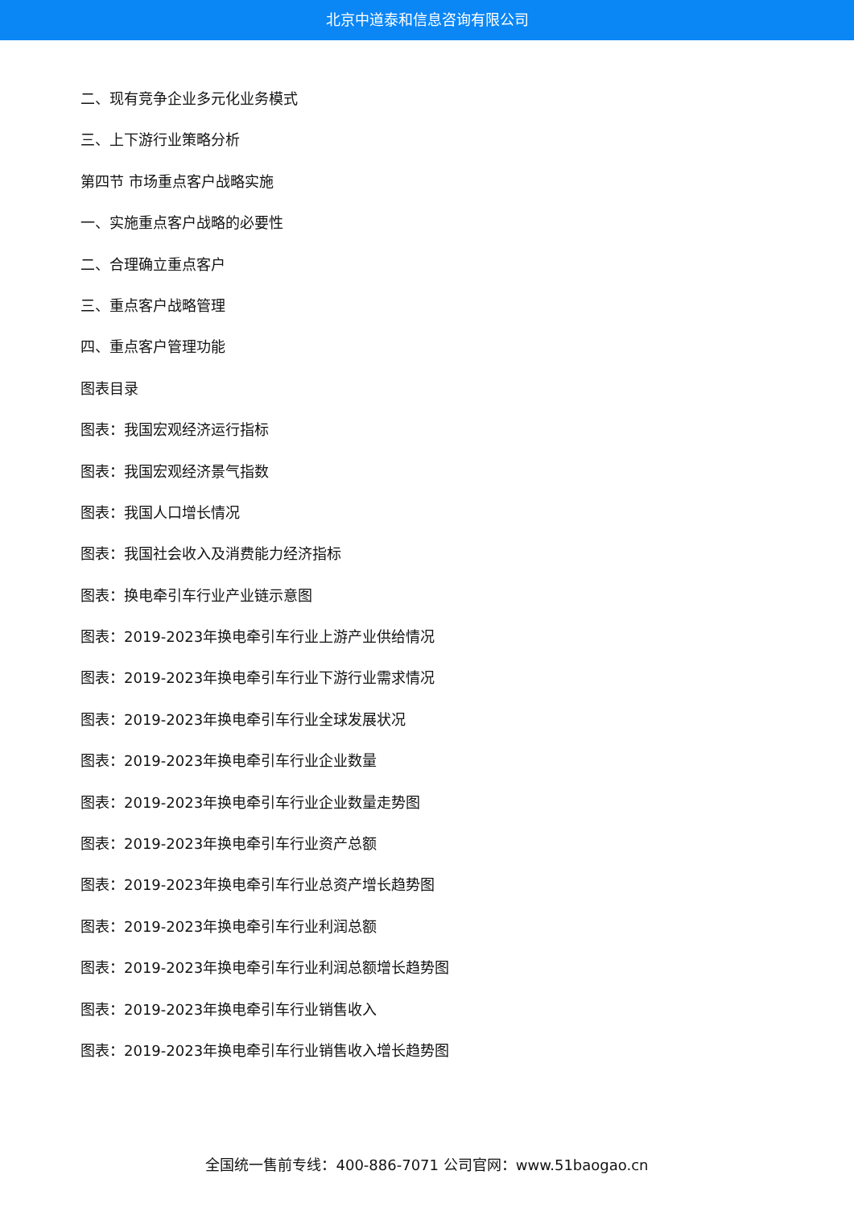北京中道泰和信息咨询有限公司
二、现有竞争企业多元化业务模式
三、上下游行业策略分析
第四节 市场重点客户战略实施
一、实施重点客户战略的必要性
二、合理确立重点客户
三、重点客户战略管理
四、重点客户管理功能
图表目录
图表：我国宏观经济运行指标
图表：我国宏观经济景气指数
图表：我国人口增长情况
图表：我国社会收入及消费能力经济指标
图表：换电牵引车行业产业链示意图
图表：2019-2023年换电牵引车行业上游产业供给情况
图表：2019-2023年换电牵引车行业下游行业需求情况
图表：2019-2023年换电牵引车行业全球发展状况
图表：2019-2023年换电牵引车行业企业数量
图表：2019-2023年换电牵引车行业企业数量走势图
图表：2019-2023年换电牵引车行业资产总额
图表：2019-2023年换电牵引车行业总资产增长趋势图
图表：2019-2023年换电牵引车行业利润总额
图表：2019-2023年换电牵引车行业利润总额增长趋势图
图表：2019-2023年换电牵引车行业销售收入
图表：2019-2023年换电牵引车行业销售收入增长趋势图
全国统一售前专线：400-886-7071 公司官网：www.51baogao.cn